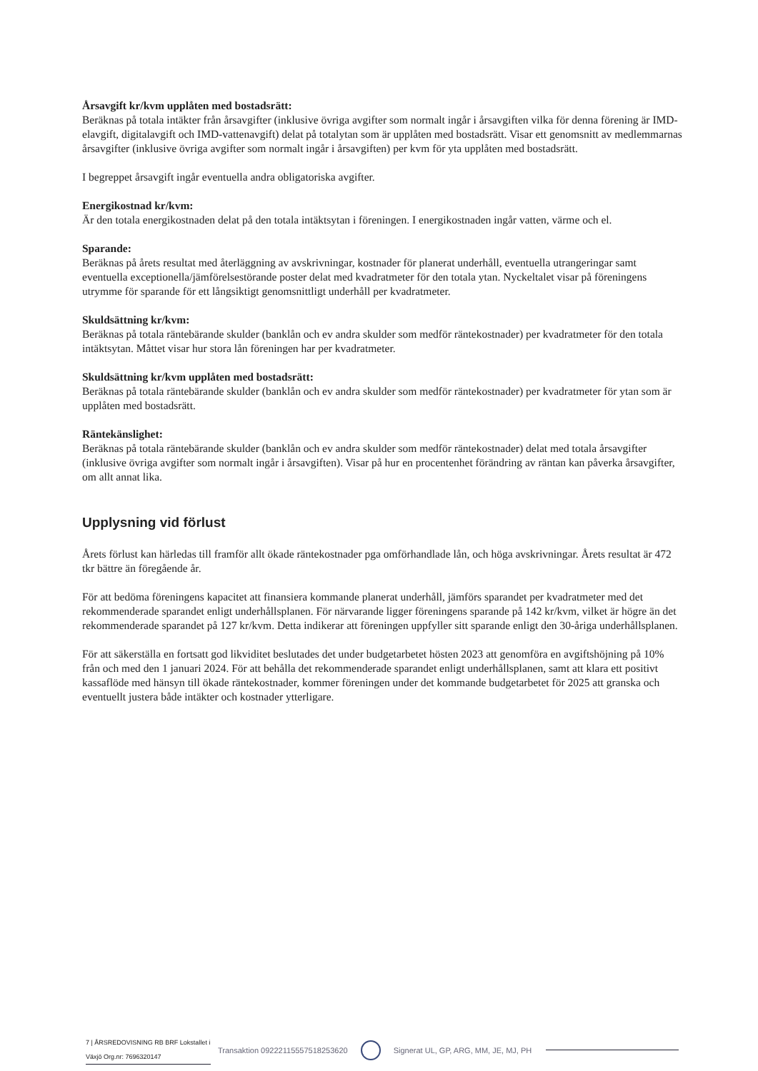Årsavgift kr/kvm upplåten med bostadsrätt:
Beräknas på totala intäkter från årsavgifter (inklusive övriga avgifter som normalt ingår i årsavgiften vilka för denna förening är IMD-elavgift, digitalavgift och IMD-vattenavgift) delat på totalytan som är upplåten med bostadsrätt. Visar ett genomsnitt av medlemmarnas årsavgifter (inklusive övriga avgifter som normalt ingår i årsavgiften) per kvm för yta upplåten med bostadsrätt.
I begreppet årsavgift ingår eventuella andra obligatoriska avgifter.
Energikostnad kr/kvm:
Är den totala energikostnaden delat på den totala intäktsytan i föreningen. I energikostnaden ingår vatten, värme och el.
Sparande:
Beräknas på årets resultat med återläggning av avskrivningar, kostnader för planerat underhåll, eventuella utrangeringar samt eventuella exceptionella/jämförelsestörande poster delat med kvadratmeter för den totala ytan. Nyckeltalet visar på föreningens utrymme för sparande för ett långsiktigt genomsnittligt underhåll per kvadratmeter.
Skuldsättning kr/kvm:
Beräknas på totala räntebärande skulder (banklån och ev andra skulder som medför räntekostnader) per kvadratmeter för den totala intäktsytan. Måttet visar hur stora lån föreningen har per kvadratmeter.
Skuldsättning kr/kvm upplåten med bostadsrätt:
Beräknas på totala räntebärande skulder (banklån och ev andra skulder som medför räntekostnader) per kvadratmeter för ytan som är upplåten med bostadsrätt.
Räntekänslighet:
Beräknas på totala räntebärande skulder (banklån och ev andra skulder som medför räntekostnader) delat med totala årsavgifter (inklusive övriga avgifter som normalt ingår i årsavgiften). Visar på hur en procentenhet förändring av räntan kan påverka årsavgifter, om allt annat lika.
Upplysning vid förlust
Årets förlust kan härledas till framför allt ökade räntekostnader pga omförhandlade lån, och höga avskrivningar. Årets resultat är 472 tkr bättre än föregående år.
För att bedöma föreningens kapacitet att finansiera kommande planerat underhåll, jämförs sparandet per kvadratmeter med det rekommenderade sparandet enligt underhållsplanen. För närvarande ligger föreningens sparande på 142 kr/kvm, vilket är högre än det rekommenderade sparandet på 127 kr/kvm. Detta indikerar att föreningen uppfyller sitt sparande enligt den 30-åriga underhållsplanen.
För att säkerställa en fortsatt god likviditet beslutades det under budgetarbetet hösten 2023 att genomföra en avgiftshöjning på 10% från och med den 1 januari 2024. För att behålla det rekommenderade sparandet enligt underhållsplanen, samt att klara ett positivt kassaflöde med hänsyn till ökade räntekostnader, kommer föreningen under det kommande budgetarbetet för 2025 att granska och eventuellt justera både intäkter och kostnader ytterligare.
7 | ÅRSREDOVISNING RB BRF Lokstallet i Växjö Org.nr: 7696320147
Transaktion 09222115557518253620
Signerat UL, GP, ARG, MM, JE, MJ, PH